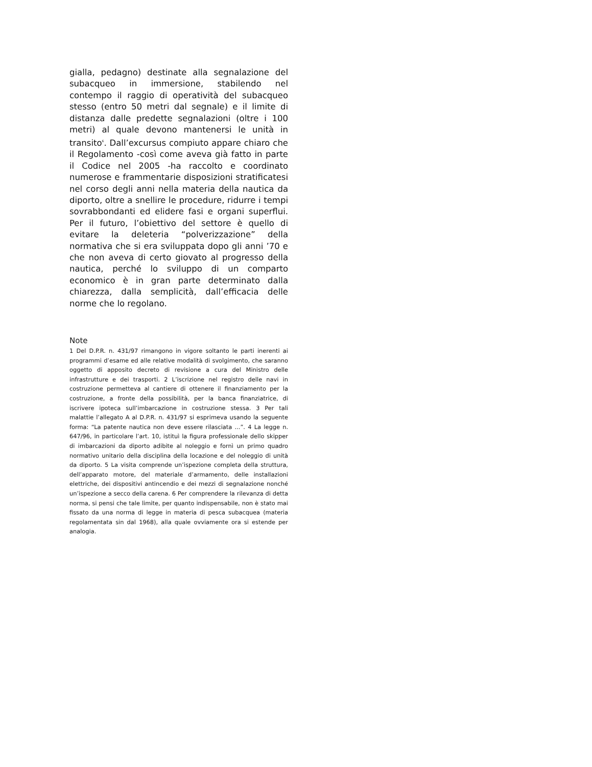gialla, pedagno) destinate alla segnalazione del subacqueo in immersione, stabilendo nel contempo il raggio di operatività del subacqueo stesso (entro 50 metri dal segnale) e il limite di distanza dalle predette segnalazioni (oltre i 100 metri) al quale devono mantenersi le unità in transito<sup>6</sup>. Dall’excursus compiuto appare chiaro che il Regolamento -così come aveva già fatto in parte il Codice nel 2005 -ha raccolto e coordinato numerose e frammentarie disposizioni stratificatesi nel corso degli anni nella materia della nautica da diporto, oltre a snellire le procedure, ridurre i tempi sovrabbondanti ed elidere fasi e organi superflui. Per il futuro, l’obiettivo del settore è quello di evitare la deleteria “polverizzazione” della normativa che si era sviluppata dopo gli anni ’70 e che non aveva di certo giovato al progresso della nautica, perché lo sviluppo di un comparto economico è in gran parte determinato dalla chiarezza, dalla semplicità, dall’efficacia delle norme che lo regolano.
Note
1 Del D.P.R. n. 431/97 rimangono in vigore soltanto le parti inerenti ai programmi d’esame ed alle relative modalità di svolgimento, che saranno oggetto di apposito decreto di revisione a cura del Ministro delle infrastrutture e dei trasporti. 2 L’iscrizione nel registro delle navi in costruzione permetteva al cantiere di ottenere il finanziamento per la costruzione, a fronte della possibilità, per la banca finanziatrice, di iscrivere ipoteca sull’imbarcazione in costruzione stessa. 3 Per tali malattie l’allegato A al D.P.R. n. 431/97 si esprimeva usando la seguente forma: “La patente nautica non deve essere rilasciata ...”. 4 La legge n. 647/96, in particolare l’art. 10, istituì la figura professionale dello skipper di imbarcazioni da diporto adibite al noleggio e fornì un primo quadro normativo unitario della disciplina della locazione e del noleggio di unità da diporto. 5 La visita comprende un’ispezione completa della struttura, dell’apparato motore, del materiale d’armamento, delle installazioni elettriche, dei dispositivi antincendio e dei mezzi di segnalazione nonché un’ispezione a secco della carena. 6 Per comprendere la rilevanza di detta norma, si pensi che tale limite, per quanto indispensabile, non è stato mai fissato da una norma di legge in materia di pesca subacquea (materia regolamentata sin dal 1968), alla quale ovviamente ora si estende per analogia.